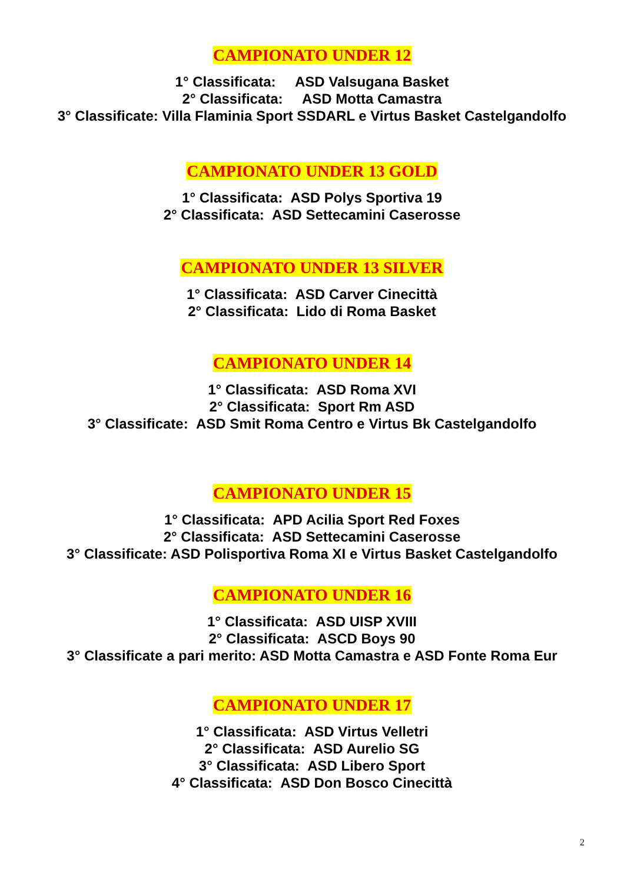CAMPIONATO UNDER 12
1° Classificata: ASD Valsugana Basket
2° Classificata: ASD Motta Camastra
3° Classificate: Villa Flaminia Sport SSDARL e Virtus Basket Castelgandolfo
CAMPIONATO UNDER 13 GOLD
1° Classificata: ASD Polys Sportiva 19
2° Classificata: ASD Settecamini Caserosse
CAMPIONATO UNDER 13 SILVER
1° Classificata: ASD Carver Cinecittà
2° Classificata: Lido di Roma Basket
CAMPIONATO UNDER 14
1° Classificata: ASD Roma XVI
2° Classificata: Sport Rm ASD
3° Classificate: ASD Smit Roma Centro e Virtus Bk Castelgandolfo
CAMPIONATO UNDER 15
1° Classificata: APD Acilia Sport Red Foxes
2° Classificata: ASD Settecamini Caserosse
3° Classificate: ASD Polisportiva Roma XI e Virtus Basket Castelgandolfo
CAMPIONATO UNDER 16
1° Classificata: ASD UISP XVIII
2° Classificata: ASCD Boys 90
3° Classificate a pari merito: ASD Motta Camastra e ASD Fonte Roma Eur
CAMPIONATO UNDER 17
1° Classificata: ASD Virtus Velletri
2° Classificata: ASD Aurelio SG
3° Classificata: ASD Libero Sport
4° Classificata: ASD Don Bosco Cinecittà
2